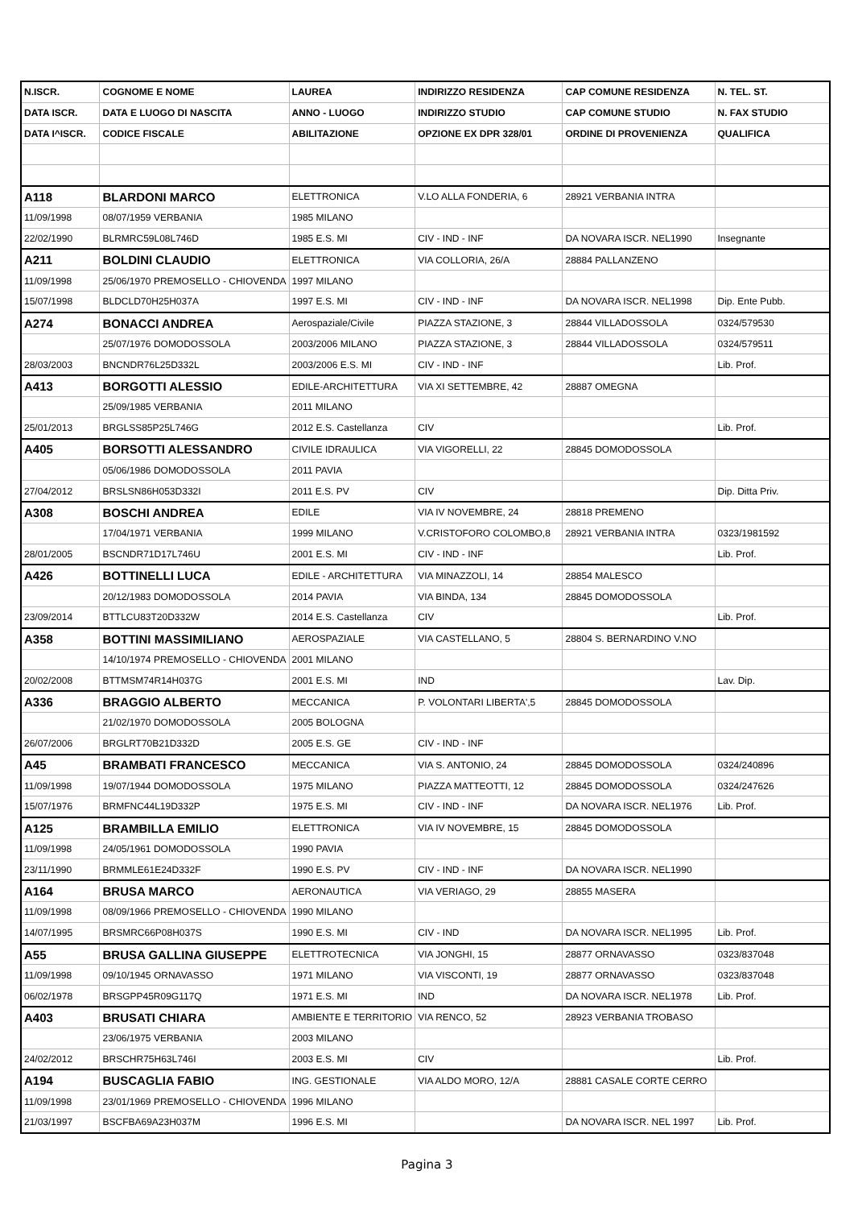| N.ISCR. | COGNOME E NOME | LAUREA | INDIRIZZO RESIDENZA | CAP COMUNE RESIDENZA | N. TEL. ST. |
| --- | --- | --- | --- | --- | --- |
| DATA ISCR. | DATA E LUOGO DI NASCITA | ANNO - LUOGO | INDIRIZZO STUDIO | CAP COMUNE STUDIO | N. FAX STUDIO |
| DATA I^ISCR. | CODICE FISCALE | ABILITAZIONE | OPZIONE EX DPR 328/01 | ORDINE DI PROVENIENZA | QUALIFICA |
| A118 | BLARDONI MARCO | ELETTRONICA | V.LO ALLA FONDERIA, 6 | 28921 VERBANIA INTRA | |
| 11/09/1998 | 08/07/1959 VERBANIA | 1985 MILANO | | | |
| 22/02/1990 | BLRMRC59L08L746D | 1985 E.S. MI | CIV - IND - INF | DA NOVARA ISCR. NEL1990 | Insegnante |
| A211 | BOLDINI CLAUDIO | ELETTRONICA | VIA COLLORIA, 26/A | 28884 PALLANZENO | |
| 11/09/1998 | 25/06/1970 PREMOSELLO - CHIOVENDA | 1997 MILANO | | | |
| 15/07/1998 | BLDCLD70H25H037A | 1997 E.S. MI | CIV - IND - INF | DA NOVARA ISCR. NEL1998 | Dip. Ente Pubb. |
| A274 | BONACCI ANDREA | Aerospaziale/Civile | PIAZZA STAZIONE, 3 | 28844 VILLADOSSOLA | 0324/579530 |
| | 25/07/1976 DOMODOSSOLA | 2003/2006 MILANO | PIAZZA STAZIONE, 3 | 28844 VILLADOSSOLA | 0324/579511 |
| 28/03/2003 | BNCNDR76L25D332L | 2003/2006 E.S. MI | CIV - IND - INF | | Lib. Prof. |
| A413 | BORGOTTI ALESSIO | EDILE-ARCHITETTURA | VIA XI SETTEMBRE, 42 | 28887 OMEGNA | |
| | 25/09/1985 VERBANIA | 2011 MILANO | | | |
| 25/01/2013 | BRGLSS85P25L746G | 2012 E.S. Castellanza | CIV | | Lib. Prof. |
| A405 | BORSOTTI ALESSANDRO | CIVILE IDRAULICA | VIA VIGORELLI, 22 | 28845 DOMODOSSOLA | |
| | 05/06/1986 DOMODOSSOLA | 2011 PAVIA | | | |
| 27/04/2012 | BRSLSN86H053D332I | 2011 E.S. PV | CIV | | Dip. Ditta Priv. |
| A308 | BOSCHI ANDREA | EDILE | VIA IV NOVEMBRE, 24 | 28818 PREMENO | |
| | 17/04/1971 VERBANIA | 1999 MILANO | V.CRISTOFORO COLOMBO,8 | 28921 VERBANIA INTRA | 0323/1981592 |
| 28/01/2005 | BSCNDR71D17L746U | 2001 E.S. MI | CIV - IND - INF | | Lib. Prof. |
| A426 | BOTTINELLI LUCA | EDILE - ARCHITETTURA | VIA MINAZZOLI, 14 | 28854 MALESCO | |
| | 20/12/1983 DOMODOSSOLA | 2014 PAVIA | VIA BINDA, 134 | 28845 DOMODOSSOLA | |
| 23/09/2014 | BTTLCU83T20D332W | 2014 E.S. Castellanza | CIV | | Lib. Prof. |
| A358 | BOTTINI MASSIMILIANO | AEROSPAZIALE | VIA CASTELLANO, 5 | 28804 S. BERNARDINO V.NO | |
| | 14/10/1974 PREMOSELLO - CHIOVENDA | 2001 MILANO | | | |
| 20/02/2008 | BTTMSM74R14H037G | 2001 E.S. MI | IND | | Lav. Dip. |
| A336 | BRAGGIO ALBERTO | MECCANICA | P. VOLONTARI LIBERTA',5 | 28845 DOMODOSSOLA | |
| | 21/02/1970 DOMODOSSOLA | 2005 BOLOGNA | | | |
| 26/07/2006 | BRGLRT70B21D332D | 2005 E.S. GE | CIV - IND - INF | | |
| A45 | BRAMBATI FRANCESCO | MECCANICA | VIA S. ANTONIO, 24 | 28845 DOMODOSSOLA | 0324/240896 |
| 11/09/1998 | 19/07/1944 DOMODOSSOLA | 1975 MILANO | PIAZZA MATTEOTTI, 12 | 28845 DOMODOSSOLA | 0324/247626 |
| 15/07/1976 | BRMFNC44L19D332P | 1975 E.S. MI | CIV - IND - INF | DA NOVARA ISCR. NEL1976 | Lib. Prof. |
| A125 | BRAMBILLA EMILIO | ELETTRONICA | VIA IV NOVEMBRE, 15 | 28845 DOMODOSSOLA | |
| 11/09/1998 | 24/05/1961 DOMODOSSOLA | 1990 PAVIA | | | |
| 23/11/1990 | BRMMLE61E24D332F | 1990 E.S. PV | CIV - IND - INF | DA NOVARA ISCR. NEL1990 | |
| A164 | BRUSA MARCO | AERONAUTICA | VIA VERIAGO, 29 | 28855 MASERA | |
| 11/09/1998 | 08/09/1966 PREMOSELLO - CHIOVENDA | 1990 MILANO | | | |
| 14/07/1995 | BRSMRC66P08H037S | 1990 E.S. MI | CIV - IND | DA NOVARA ISCR. NEL1995 | Lib. Prof. |
| A55 | BRUSA GALLINA GIUSEPPE | ELETTROTECNICA | VIA JONGHI, 15 | 28877 ORNAVASSO | 0323/837048 |
| 11/09/1998 | 09/10/1945 ORNAVASSO | 1971 MILANO | VIA VISCONTI, 19 | 28877 ORNAVASSO | 0323/837048 |
| 06/02/1978 | BRSGPP45R09G117Q | 1971 E.S. MI | IND | DA NOVARA ISCR. NEL1978 | Lib. Prof. |
| A403 | BRUSATI CHIARA | AMBIENTE E TERRITORIO | VIA RENCO, 52 | 28923 VERBANIA TROBASO | |
| | 23/06/1975 VERBANIA | 2003 MILANO | | | |
| 24/02/2012 | BRSCHR75H63L746I | 2003 E.S. MI | CIV | | Lib. Prof. |
| A194 | BUSCAGLIA FABIO | ING. GESTIONALE | VIA ALDO MORO, 12/A | 28881 CASALE CORTE CERRO | |
| 11/09/1998 | 23/01/1969 PREMOSELLO - CHIOVENDA | 1996 MILANO | | | |
| 21/03/1997 | BSCFBA69A23H037M | 1996 E.S. MI | | DA NOVARA ISCR. NEL 1997 | Lib. Prof. |
Pagina 3